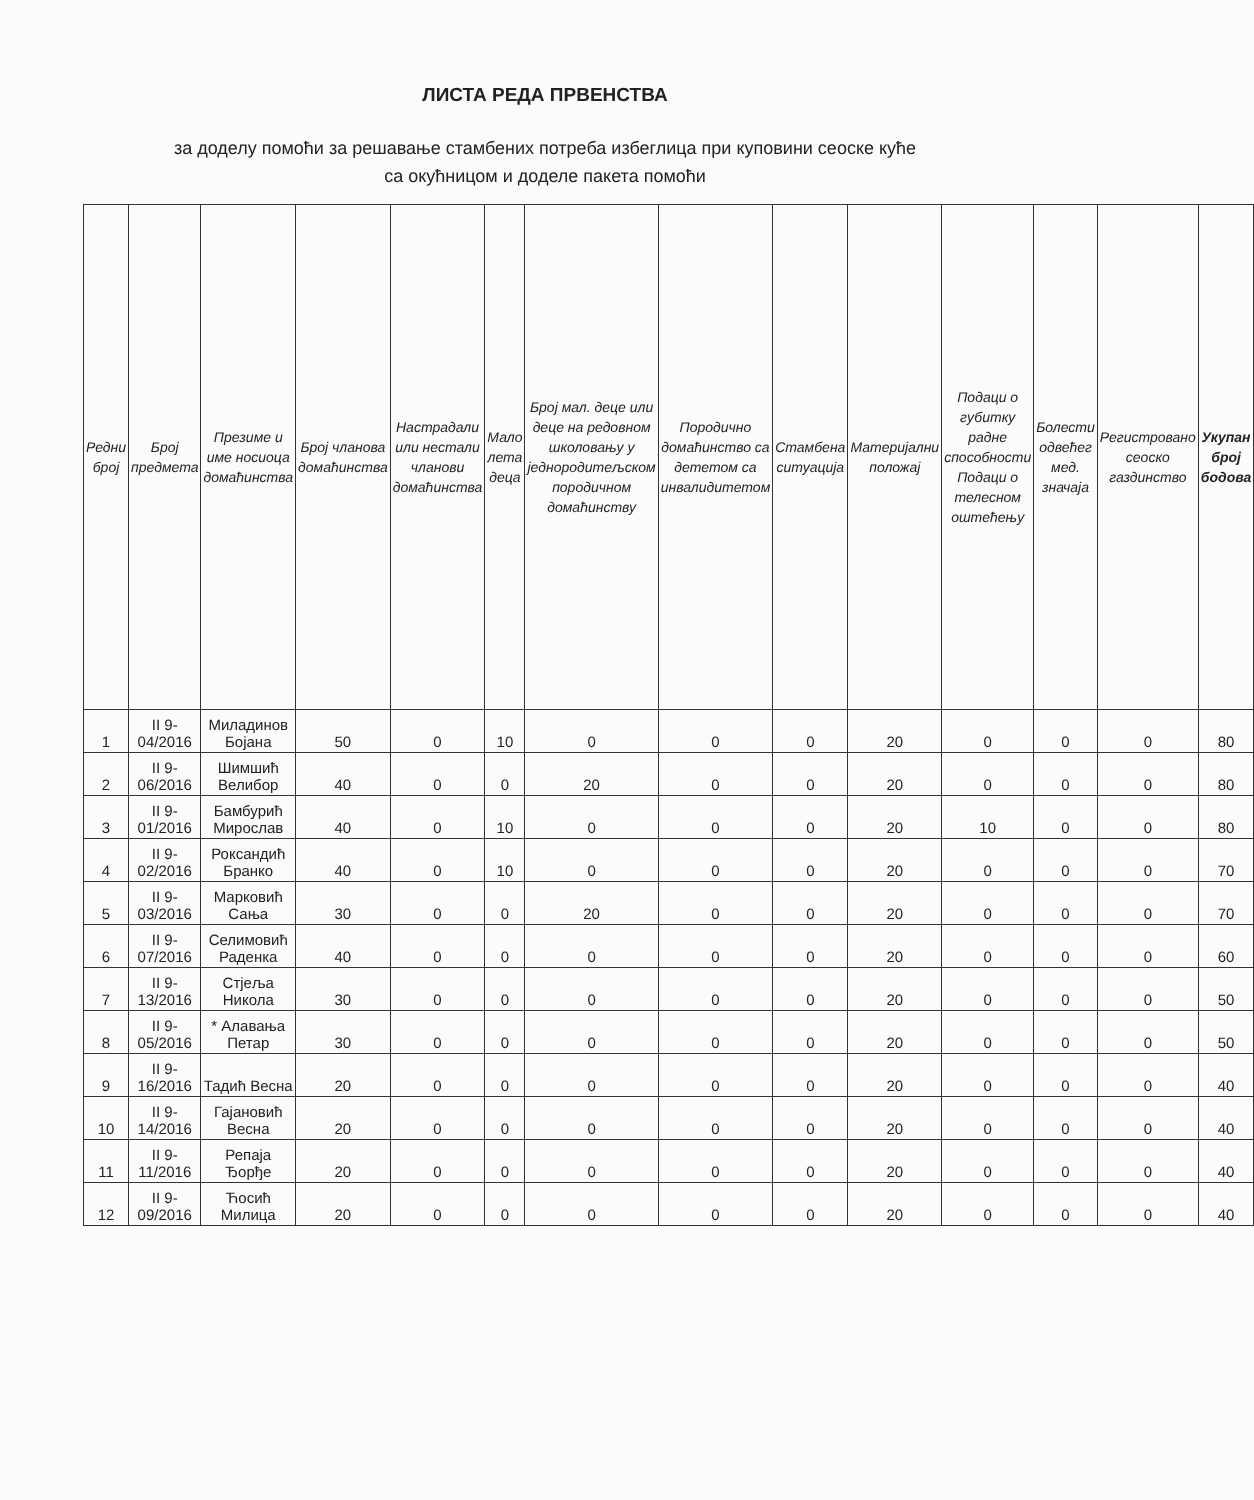ЛИСТА РЕДА ПРВЕНСТВА
за доделу помоћи за решавање стамбених потреба избеглица при куповини сеоске куће
са окућницом и доделе пакета помоћи
| Редни број | Број предмета | Презиме и име носиоца домаћинства | Број чланова домаћинства | Настрадали или нестали чланови домаћинства | Мало лета деца | Број мал. деце или деце на редовном школовању у једнородитељском породичном домаћинству | Породично домаћинство са дететом са инвалидитетом | Стамбена ситуација | Материјални положај | Подаци о губитку радне способности Подаци о телесном оштећењу | Болести одвећег мед. значаја | Регистровано сеоско газдинство | Укупан број бодова |
| --- | --- | --- | --- | --- | --- | --- | --- | --- | --- | --- | --- | --- | --- |
| 1 | II 9-04/2016 | Миладинов Бојана | 50 | 0 | 10 | 0 | 0 | 0 | 20 | 0 | 0 | 0 | 80 |
| 2 | II 9-06/2016 | Шимшић Велибор | 40 | 0 | 0 | 20 | 0 | 0 | 20 | 0 | 0 | 0 | 80 |
| 3 | II 9-01/2016 | Бамбурић Мирослав | 40 | 0 | 10 | 0 | 0 | 0 | 20 | 10 | 0 | 0 | 80 |
| 4 | II 9-02/2016 | Роксандић Бранко | 40 | 0 | 10 | 0 | 0 | 0 | 20 | 0 | 0 | 0 | 70 |
| 5 | II 9-03/2016 | Марковић Сања | 30 | 0 | 0 | 20 | 0 | 0 | 20 | 0 | 0 | 0 | 70 |
| 6 | II 9-07/2016 | Селимовић Раденка | 40 | 0 | 0 | 0 | 0 | 0 | 20 | 0 | 0 | 0 | 60 |
| 7 | II 9-13/2016 | Стјеља Никола | 30 | 0 | 0 | 0 | 0 | 0 | 20 | 0 | 0 | 0 | 50 |
| 8 | II 9-05/2016 | * Алавања Петар | 30 | 0 | 0 | 0 | 0 | 0 | 20 | 0 | 0 | 0 | 50 |
| 9 | II 9-16/2016 | Тадић Весна | 20 | 0 | 0 | 0 | 0 | 0 | 20 | 0 | 0 | 0 | 40 |
| 10 | II 9-14/2016 | Гајановић Весна | 20 | 0 | 0 | 0 | 0 | 0 | 20 | 0 | 0 | 0 | 40 |
| 11 | II 9-11/2016 | Репаја Ђорђе | 20 | 0 | 0 | 0 | 0 | 0 | 20 | 0 | 0 | 0 | 40 |
| 12 | II 9-09/2016 | Ћосић Милица | 20 | 0 | 0 | 0 | 0 | 0 | 20 | 0 | 0 | 0 | 40 |